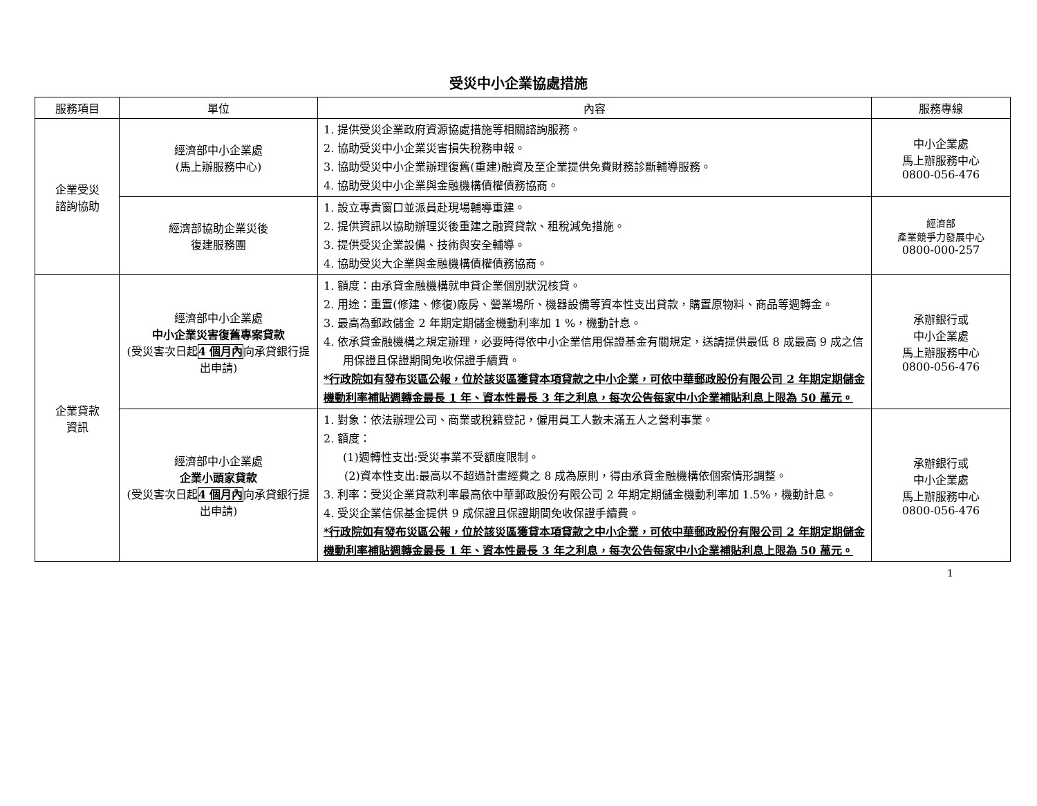受災中小企業協處措施
| 服務項目 | 單位 | 內容 | 服務專線 |
| --- | --- | --- | --- |
| 企業受災 諮詢協助 | 經濟部中小企業處 (馬上辦服務中心) | 1. 提供受災企業政府資源協處措施等相關諮詢服務。 2. 協助受災中小企業災害損失稅務申報。 3. 協助受災中小企業辦理復舊(重建)融資及至企業提供免費財務診斷輔導服務。 4. 協助受災中小企業與金融機構債權債務協商。 | 中小企業處 馬上辦服務中心 0800-056-476 |
| | 經濟部協助企業災後 復建服務團 | 1. 設立專責窗口並派員赴現場輔導重建。 2. 提供資訊以協助辦理災後重建之融資貸款、租稅減免措施。 3. 提供受災企業設備、技術與安全輔導。 4. 協助受災大企業與金融機構債權債務協商。 | 經濟部 產業競爭力發展中心 0800-000-257 |
| 企業貸款 資訊 | 經濟部中小企業處 中小企業災害復舊專案貸款 (受災害次日起 4 個月內 向承貸銀行提出申請) | 1. 額度：由承貸金融機構就申貸企業個別狀況核貸。 2. 用途：重置(修建、修復)廠房、營業場所、機器設備等資本性支出貸款，購置原物料、商品等週轉金。 3. 最高為郵政儲金 2 年期定期儲金機動利率加 1 %，機動計息。 4. 依承貸金融機構之規定辦理，必要時得依中小企業信用保證基金有關規定，送請提供最低 8 成最高 9 成之信用保證且保證期間免收保證手續費。 *行政院如有發布災區公報，位於該災區獲貸本項貸款之中小企業，可依中華郵政股份有限公司 2 年期定期儲金機動利率補貼週轉金最長 1 年、資本性最長 3 年之利息，每次公告每家中小企業補貼利息上限為 50 萬元。 | 承辦銀行或 中小企業處 馬上辦服務中心 0800-056-476 |
| | 經濟部中小企業處 企業小頭家貸款 (受災害次日起 4 個月內 向承貸銀行提出申請) | 1. 對象：依法辦理公司、商業或稅籍登記，僱用員工人數未滿五人之營利事業。 2. 額度： (1)週轉性支出:受災事業不受額度限制。 (2)資本性支出:最高以不超過計畫經費之 8 成為原則，得由承貸金融機構依個案情形調整。 3. 利率：受災企業貸款利率最高依中華郵政股份有限公司 2 年期定期儲金機動利率加 1.5%，機動計息。 4. 受災企業信保基金提供 9 成保證且保證期間免收保證手續費。 *行政院如有發布災區公報，位於該災區獲貸本項貸款之中小企業，可依中華郵政股份有限公司 2 年期定期儲金機動利率補貼週轉金最長 1 年、資本性最長 3 年之利息，每次公告每家中小企業補貼利息上限為 50 萬元。 | 承辦銀行或 中小企業處 馬上辦服務中心 0800-056-476 |
1